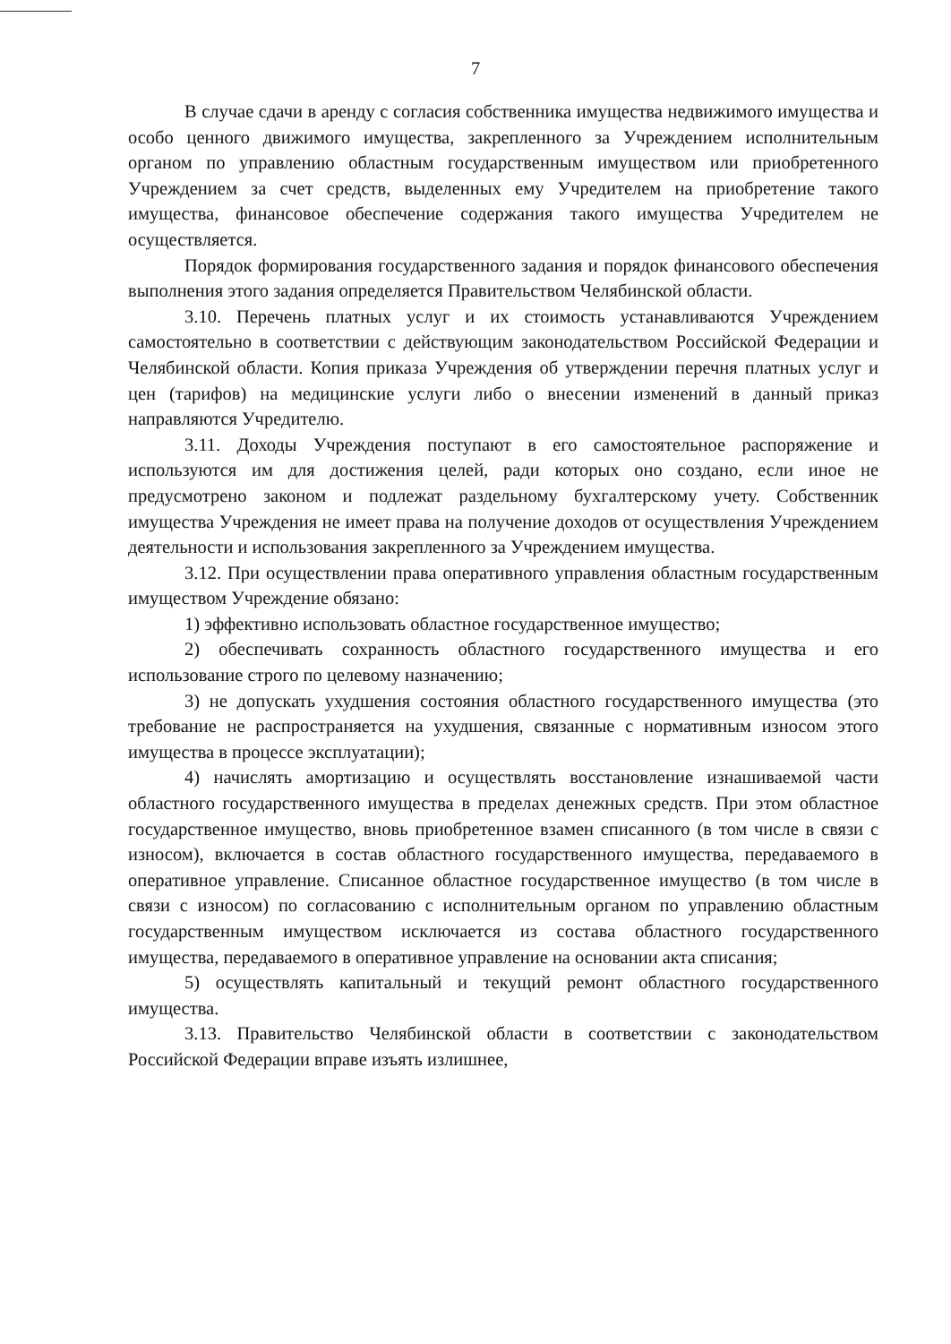7
В случае сдачи в аренду с согласия собственника имущества недвижимого имущества и особо ценного движимого имущества, закрепленного за Учреждением исполнительным органом по управлению областным государственным имуществом или приобретенного Учреждением за счет средств, выделенных ему Учредителем на приобретение такого имущества, финансовое обеспечение содержания такого имущества Учредителем не осуществляется.
Порядок формирования государственного задания и порядок финансового обеспечения выполнения этого задания определяется Правительством Челябинской области.
3.10. Перечень платных услуг и их стоимость устанавливаются Учреждением самостоятельно в соответствии с действующим законодательством Российской Федерации и Челябинской области. Копия приказа Учреждения об утверждении перечня платных услуг и цен (тарифов) на медицинские услуги либо о внесении изменений в данный приказ направляются Учредителю.
3.11. Доходы Учреждения поступают в его самостоятельное распоряжение и используются им для достижения целей, ради которых оно создано, если иное не предусмотрено законом и подлежат раздельному бухгалтерскому учету. Собственник имущества Учреждения не имеет права на получение доходов от осуществления Учреждением деятельности и использования закрепленного за Учреждением имущества.
3.12. При осуществлении права оперативного управления областным государственным имуществом Учреждение обязано:
1) эффективно использовать областное государственное имущество;
2) обеспечивать сохранность областного государственного имущества и его использование строго по целевому назначению;
3) не допускать ухудшения состояния областного государственного имущества (это требование не распространяется на ухудшения, связанные с нормативным износом этого имущества в процессе эксплуатации);
4) начислять амортизацию и осуществлять восстановление изнашиваемой части областного государственного имущества в пределах денежных средств. При этом областное государственное имущество, вновь приобретенное взамен списанного (в том числе в связи с износом), включается в состав областного государственного имущества, передаваемого в оперативное управление. Списанное областное государственное имущество (в том числе в связи с износом) по согласованию с исполнительным органом по управлению областным государственным имуществом исключается из состава областного государственного имущества, передаваемого в оперативное управление на основании акта списания;
5) осуществлять капитальный и текущий ремонт областного государственного имущества.
3.13. Правительство Челябинской области в соответствии с законодательством Российской Федерации вправе изъять излишнее,